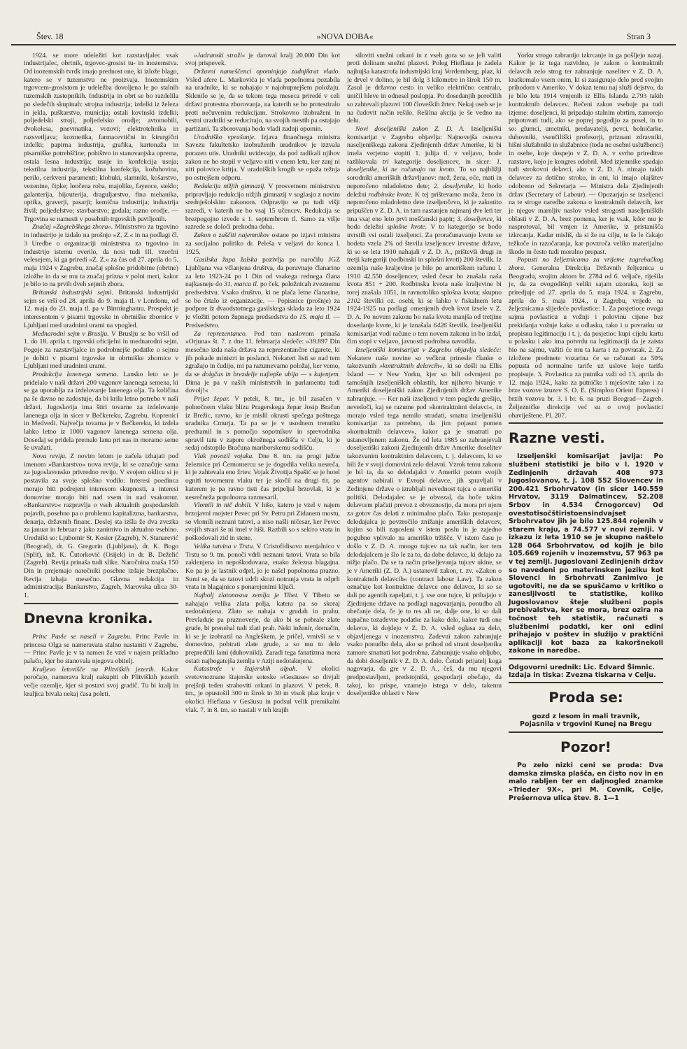Štev. 18 »NOVA DOBA« Stran 3
1924. se more udeležiti kot razstavljalec vsak industrijalec, obrtnik, trgovec-grosist tu- in inozemstva. Od inozemskih tvrdk imajo prednost one, ki izlože blago, katero se v tuzemstvu ne proizvaja. Inozemskim trgovcem-grosistom je udeležba dovoljena le po stalnih tuzemskih zastopnikih. Industrija in obrt se bo razdelila po sledečih skupinah: strojna industrija; izdelki iz železa in jekla, puškarstvo, municija; ostali kovinski izdelki; poljedelski stroji, poljedelsko orodje; avtomobili, dvokolesa, pnevmatika, vozovi; elektrotehnika in razsvetljava; kozmetika, farmacevtični in kirurgični izdelki; papirna industrija, grafika, kartonaža in pisarniške potrebščine; pohištvo in stanovanjska oprema, ostala lesna industrija; usnje in konfekcija usnja; tekstilna industrija, tekstilna konfekcija, kožuhovina, perilo, cerkveni paramenti; klobuki, slamniki, košarstvo, vezenine, čipke; lončena roba, majolike, fayence, steklo; galanterija, bijouterija, draguljarstvo, fina mehanika, optika, graverji, pasarji; kemična industrija; industrija živil; poljedelstvo; stavbarstvo; godala; razno orodje. — Trgovina se namesti v posebnih trgovskih paviljonih.
Značaj »Zagrebškega zbora«. Ministrstvo za trgovino in industrijo je izdalo na prošnjo »Z. Z.« in na podlagi čl. 3 Uredbe o organizaciji ministrstva za trgovino in industrijo istemu overilo, da nosi tudi III. vzorčni velesejem, ki ga priredi »Z. Z.« za čas od 27. aprila do 5. maja 1924 v Zagrebu, značaj splošne pridobitne (obrtne) izložbe in da se mu ta značaj prizna v polni meri, kakor je bilo to na prvih dveh sejmih zbora.
Britanski industrijski sejmi. Britanski industrijski sejm se vrši od 28. aprila do 9. maja tl. v Londonu, od 12. maja do 23. maja tl. pa v Birminghamu. Prospekt je interesentom v pisarni trgovske in obrtniške zbornice v Ljubljani med uradnimi urami na vpogled.
Mednarodni sejm v Bruslju. V Bruslju se bo vršil od 1. do 18. aprila t. trgovski oficijelni in mednarodni sejm. Pogoje za razstavljalce in podrobnejše podatke o sejmu je dobiti v pisarni trgovske in obrtniške zbornice v Ljubljani med uradnimi urami.
Produkcija lanenega semena. Lansko leto se je pridelalo v naši državi 200 vagonov lanenega semena, ki se ga uporablja za izdelovanje lanenega olja. Ta količina pa še davno ne zadostuje, da bi krila letno potrebo v naši državi. Jugoslavija ima štiri tovarne za izdelovanje lanenega olja in sicer v Bečkereku, Zagrebu, Koprenici in Medvedi. Največja tovarna je v Bečkereku, ki izdela lahko letno iz 1000 vagonov lanenega semena olja. Dosedaj se pridela premalo lanu pri nas in moramo seme še uvažati.
Nova revija. Z novim letom je začela izhajati pod imenom »Bankarstvo« nova revija, ki se označuje sama za jugoslavensko privredno revijo. V svojem oklicu si je postavila za svoje splošno vodilo: Interesi poedinca morajo biti podrejeni interesom skupnosti, a interesi domovine morajo biti nad vsem in nad vsakomur. »Bankarstvo« razpravlja o vseh aktualnih gospodarskih pojavih, posebno pa o problemu kapitalizma, bankarstva, denarja, državnih financ. Doslej sta izšla že dva zvezka za januar in februar z jako zanimivo in aktualno vsebino. Uredniki so: Ljubomir St. Kosier (Zagreb), N. Stanarević (Beograd), dr. G. Gregorin (Ljubljana), dr. K. Bogo (Split), inž. K. Čutorković (Osijek) in dr. B. Deželić (Zagreb). Revija prinaša tudi slike. Naročnina znaša 150 Din in prejemajo naročniki posebne izdaje brezplačno. Revija izhaja mesečno. Glavna redakcija in administracija: Bankarstvo, Zagreb, Marovska ulica 30-1.
Dnevna kronika.
Princ Pavle se naselí v Zagrebu. Princ Pavle in princesa Olga se nameravata stalno nastaniti v Zagrebu. — Princ Pavle je v ta namen že vzel v najem prikladno palačo, kjer bo stanovala njegova obitelj.
Kraljevo letovišče na Plitviških jezerih. Kakor poročajo, namerava kralj nakupiti ob Plitviških jezerih večje ozemlje, kjer si postavi svoj gradič. Tu bi kralj in kraljica bivala nekaj časa poleti.
»Jadranski straži« je daroval kralj 20.000 Din kot svoj prispevek.
Državni nameščenci opominjajo zadnjikrat vlado. Vsled afere L. Markovića je vlada popolnoma pozabila na uradnike, ki se nahajajo v najobupnejšem položaju. Sklenilo se je, da se tekom tega meseca priredé v celi državi protestna zborovanja, na katerih se bo protestiralo proti nečuvenim redukcijam. Strokovno izobraženi in vestni uradniki se reducirajo, na svojih mestih pa ostajajo partizani. Ta zborovanja bodo vladi zadnji opomin.
Uradniško vprašanje. Izjava finančnega ministra Savezu fakultetsko izobraženih uradnikov je izzvala porazen utis. Uradniki uvidevajo, da pod radikali njihov zakon ne bo stopil v veljavo niti v enem letu, ker zanj ni niti polovice kritja. V uradniških krogih se opaža težnja po ostrejšem odporu.
Redukcija nižjih gimnazij. V prosvetnem ministrstvu pripravljajo redukcijo nižjih gimnazij v soglasju z novim srednješolskim zakonom. Odpravijo se pa tudi višji razredi, v katerih ne bo vsaj 15 učencev. Redukcija se brezpogojno izvede s 1. septembrom tl. Samo za višje razrede se določi prehodna doba.
Zakon o zaščiti najemnikov ostane po izjavi ministra za socijalno politiko dr. Peleša v veljavi do konca l. 1925.
Gasilska župa žalska pozivlja po naročilu JGZ Ljubljana vsa včlanjena društva, da poravnajo članarino za leto 1923-24 po 1 Din od vsakega rednega člana najkasneje do 31. marca tl. po ček. položnicah zveznemu predsedstvu. Vsako društvo, ki ne plača letne članarine, se bo črtalo iz organizacije. — Popisnice (prošnje) za podpore iz dvaodstotnega gasilskega sklada za leto 1924 je vložiti potom župnega predsedstva do 15. maja tl. — Predsedstvo.
Za reprezentanco. Pod tem naslovom prinaša »Orjuna« št. 7. z dne 11. februarja sledeče: »39.897 Din mesečno izda naša država za reprezentančne cigarete, ki jih pokade ministri in poslanci. Nekateri listi se nad tem zgražajo in čudijo, mi pa razumevamo položaj, ker vemo, da se dolgčas in brezdelje najlepše ubija — s kajenjem. Dima je pa v naših ministrstvih in parlamentu tudi dovolj!«
Prijet žepar. V petek, 8. tm., je bil zasačen v polnočnem vlaku blizu Pragerskega žepar Josip Bračun iz Brežic, ravno, ko je mislil okrasti spečega poštnega uradnika Cmurja. Ta pa se je v usodnem trenutku predramil in s pomočjo sopotnikov in sprevodnika spravil tatu v zapore okrožnega sodišča v Celju, ki je sedaj odstopilo Bračuna mariborskemu sodišču.
Vlak povozil vojaka. Dne 8. tm. na progi južne železnice pri Černomercu se je dogodila velika nesreča, ki je zahtevala eno žrtev. Vojak Životija Spašić se je hotel ogniti tovornemu vlaku ter je skočil na drugi tir, po katerem je pa ravno tisti čas pripeljal brzovlak, ki je nesrečneža popolnoma razmesaril.
Vlomili in nič dobili. V hišo, katero je vzel v najem brzojavni mojster Pevec pri Sv. Petru pri Zidanem mostu, so vlomili neznani tatovi, a niso našli ničesar, ker Pevec svojih stvari še ni imel v hiši. Razbili so s sekiro vrata in poškodovali zid in stene.
Velika tatvina v Trstu. V Cristofidisovo menjalnico v Trstu so 9. tm. ponoči vdrli neznani tatovi. Vrata so bila zaklenjena in nepoškodovana, enako železna blagajna. Ko pa jo je lastnik odprl, jo je našel popolnoma prazno. Sumi se, da so tatovi udrli skozi notranja vrata in odprli vrata in blagajnico s ponarejenimi ključi.
Najbolj zlatonosna zemlja je Tibet. V Tibetu se nahajajo velika zlata polja, katera pa so skoraj nedotaknjena. Zlato se nahaja v grudah in prahu. Prevladuje pa praznoverje, da ako bi se pobrale zlate grude, bi prenehal tudi zlati prah. Neki inženir, domačin, ki se je izobrazil na Angleškem, je pričel, vrnivši se v domovino, pobirati zlate grude, a so mu to delo prepredčili lami (duhovniki). Zaradi tega fanatizma mora ostati najbogatejša zemlja v Aziji nedotaknjena.
Katastrofe v štajerskih alpah. V okolici svetovnoznane štajerske soteske »Gesäuse« so divjali prejšnji teden strahoviti orkani in plazovi. V petek, 8. tm., je opustošil 300 m širok in 30 m visok plaz kraje v okolici Hieflaua v Gesäusu in podsul velik premikalni vlak. 7. in 8. tm. so nastali v teh krajih
siloviti snežni orkani in z vseh gora so se jeli valiti proti dolinam snežni plazovi. Poleg Hieflaua je zadela najhujša katastrofa industrijski kraj Vordernberg; plaz, ki je drvel v dolino, je bil dolg 3 kilometre in širok 150 m. Zasul je državno cesto in veliko električno centralo, uničil hleve in odnesel poslopja. Po dosedanjih poročilih so zahtevali plazovi 100 človeških žrtev. Nekaj oseb se je na čudovit način rešilo. Rešilna akcija je še vedno na delu.
Novi doseljeniški zakon Z. D. A. Izseljeniški komisarijat v Zagrebu objavlja: Najnovejša osnova naseljeniškega zakona Zjedinjenih držav Amerike, ki bi imela verjetno stopiti 1. julija tl. v veljavo, bode razlikovala tri kategorije doseljencev, in sicer: 1. doseljenike, ki ne računajo na kvoto. To so najbližji sorodniki ameriških državljanov: mož, žena, oče, mati in neporočeno mladoletno dete; 2. doseljenike, ki bodo deležni rodbinske kvote. K tej prištevamo moža, ženo in neporočeno mladoletno dete izseljenčevo, ki je zakonito pripuščen v Z. D. A. in tam nastanjen najmanj dve leti ter ima vsaj eno leto prvi meščanski papir; 3. doseljence, ki bodo deležni splošne kvote. V to kategorijo se bodo uvrstili vsi ostali izseljenci. Za proračunavanje kvote se bodeta vzela 2% od števila izseljencev izvestne države, ki so se leta 1910 nahajali v Z. D. A., prištevši drugi in tretji kategoriji (rodbinski in splošni kvoti) 200 številk. Iz ozemlja naše kraljevine je bilo po ameriškem računu l. 1910 42.550 doseljencev, vsled česar bo znašala naša kvota 851 + 200. Rodbinska kvota naše kraljevine bi torej znašala 1051, in ravnotoliko splošna kvota; skupno 2102 številki oz. osebi, ki se lahko v fiskalnem letu 1924-1925 na podlagi omenjenih dveh kvot izsele v Z. D. A. Po novem zakonu bo naša kvota manjša od tretjine dosedanje kvote, ki je iznašala 6426 številk. Izseljeniški komisarijat vodi račune o tem novem zakonu in bo izdal, čim stopi v veljavo, javnosti podrobna navodila.
Izseljeniški komisarijat v Zagrebu objavlja sledeče: Nekatere naše novine so večkrat prinesle članke o takozvanih »kontraktnih delavcih«, ki so došli na Ellis Island — v New Yorku, kjer so bili odvrnjeni po tamošnjih izseljeniških oblastih, ker njihovo bivanje v Ameriki doseljeniški zakon Zjedinjenih držav Amerike zabranjuje. — Ker naši izseljenci v tem pogledu grešijo, nevedoči, kaj se razume pod »kontraktnimi delavci«, in morajo vsled tega nemilo stradati, smatra izseljeniški komisarijat za potrebno, da jim pojasni pomen »kontraktnih delavcev«, kakor ga je smatrati po ustanovljenem zakonu. Že od leta 1885 so zabranjevali doseljeniški zakoni Zjedinjenih držav Amerike doselitev takozvanim kontraktnim delavcem, t. j. delavcem, ki so bili že v svoji domovini zelo delavni. Vzrok temu zakonu je bil ta, da so delodajalci v Ameriki potom svojih agentov nabirali v Evropi delavce, jih spravljali v Zedinjene države o izrabljali nevednost tujca o ameriški politiki. Delodajalec se je obvezal, da hoče takim delavcem plačati prevoz z obveznostjo, da mora pri njem za gotov čas delati z minimalno plačo. Tako postopanje delodajalca je povzročilo znižanje ameriških delavcev, kojim so bili zaposleni v istem poslu in je zajedno pogubno vplivalo na ameriško tržišče. V istem času je došlo v Z. D. A. mnogo tujcev na tak način, ker tem delodajalcem je šlo le za to, da dobe delavce, ki delajo za nižjo plačo. Da se ta način priseljevanja tujcev ukine, se je v Ameriki (Z. D. A.) ustanovil zakon, t. zv. »Zakon o kontraktnih delavcih« (contract labour Law). Ta zakon označuje kot kontraktne delavce one delavce, ki so se dali po agentih zapeljati, t. j. vse one tujce, ki prihajajo v Zjedinjene države na podlagi nagovarjanja, ponudbo ali obečanje dela, če je to res ali ne, dalje one, ki so dali napačne tozadevne podatke za kako delo, kakor tudi one delavce, ki dojdejo v Z. D. A. vsled oglasa za delo, objavljenega v inozemstvu. Zadevni zakon zabranjuje vsako ponudbo dela, ako se prihod od strani doseljenika zamore smatrati kot podrobna. Zabranjuje vsako obljubo, da dobi doseljenik v Z. D. A. delo. Četudi prijatelj koga nagovarja, da gre v Z. D. A., češ, da mu njegovi predpostavljeni, predstojniki, gospodarji obečajo, da takoj, ko prispe, vzamejo istega v delo, takemu doseljeniške oblasti v New
Yorku strogo zabranijo izkrcanje in ga pošljejo nazaj. Kakor je iz tega razvidno, je zakon o kontraktnih delavcih zelo strog ter zabranjuje naselitev v Z. D. A. kratkomalo vsem onim, ki si zasigurajo delo pred svojim prihodom v Ameriko. V dokaz temu naj služi dejstvo, da je bilo leta 1914 vrnjenih iz Ellis Islanda 2.793 takih kontraktnih delavcev. Rečeni zakon vsebuje pa tudi izjeme: doseljenci, ki pripadajo stalnim obrtim, zamorejo pripotovati tudi, ako se poprej pogodijo za posel, in to so: glumci, umetniki, predavatelji, pevci, bolničarke, duhovniki, vseučiliški profesorji, priznani zdravniki, hišni služabniki in služabnice (toda ne osebni uslužbenci) in osebe, koje dospejo v Z. D. A. v svrho prireditve razstave, kojo je kongres odobril. Med izjemnike spadajo tudi strokovni delavci, ako v Z. D. A. nimajo takih delavcev za dotično stroko, in oni, ki imajo olajšitev odobreno od Sekretarja — Ministra dela Zjedinjenih držav (Secretary of Labour). — Opozarjajo se izseljenci na te stroge naredbe zakona o kontraktnih delavcih, ker je njegov marnljiv naslov vsled strogosti naseljeniških oblasti v Z. D. A. brez pomena, ker je vsak, kdor mu je nasprotoval, bil vrnjen iz Amerike, iz pristanišča izkrcanja. Kadar misliš, da si že na cilju, te še le čakajo težkoče in razočaranja, kar povzroča veliko materijalno škodo in često tudi moralno propast.
Popusti na željeznicama za vrijeme zagrebačkog zbora. Generalna Direkcija Državnih željeznica u Beogradu, svojim aktom br. 2784 od 6. veljače, riješila je, da za ovogodišnji veliki sajam uzoraka, koji se priredjuje od 27. aprila do 5. maja 1924. u Zagrebu, aprila do 5. maja 1924., u Zagrebu, vrijede na željeznicama slijedeće povlastice: 1. Za posjetioce ovoga sajma povlasticu u vožnji i polovinu cijene bez prekidanja vožnje kako u odlasku, tako i u povratku uz propisnu legitimaciju i t. j. da posjetioc kupi cijelu kartu u polasku i ako ima potvrdu na legitimaciji da je zaista bio na sajmu, važiti će mu ta karta i za povratak. 2. Za izložene predmete vozarina će se računati za 50% popusta od normalne tarife uz uslove koje tarifa propisuje. 3. Povlastica za putnika važi od 13. aprila do 12. maja 1924., kako za putničke i mješovite tako i za brze vozove izuzev S. O. E. (Simplon Orient Express) i brzih vozova br. 3. i br. 6. na pruzi Beograd—Zagreb. Željezničke direkcije već su o ovoj povlastici obaviještene. Pl. 207.
Razne vesti.
Izseljenški komisarijat javlja: Po službeni statistiki je bilo v l. 1920 v Zedinjenih državah 408 973 Jugoslovanov, t. j. 108 552 Slovencev in 200.421 Srbohrvatov (in sicer 140.559 Hrvatov, 3119 Dalmatincev, 52.208 Srbov in 4.534 Črnogorcev) Od ovestotisočštiristoensindvajset Srbohrvatov jih je bilo 125.844 rojenih v starem kraju, a 74.577 v novi zemlji. V izkazu iz leta 1910 se je skupno naštelo 128 064 Srbohrvatov, od kojih je bilo 105.669 rojenih v inozemstvu, 57 963 pa v tej zemlji. Jugoslovani Zedinjenih držav so navedeni po materinskem jeziku kot Slovenci in Srbohrvati Zanimivo je ugotoviti, ne da se spuščamo v kritiko o zanesljivosti te statistike, koliko Jugoslovanov šteje službeni popis prebivalstva, ker se mora, brez ozira na točnost teh statistik, računati s službenimi podatki, ker oni edini prihajajo v poštev in služijo v praktični aplikaciji kot baza za kakoršnekoli zakone in naredbe.
Odgovorni urednik: Lic. Edvard Šimnic.
Izdaja in tiska: Zvezna tiskarna v Celju.
Proda se:
gozd z lesom in mali travnik,
Pojasnila v trgovini Kunej na Bregu
Pozor!
Po zelo nizki ceni se proda: Dva damska zimska plašča, en čisto nov in en malo rabljen ter en daljnogled znamke »Trieder 9X«, pri M. Covnik, Celje, Prešernova ulica štev. 8. 1—1